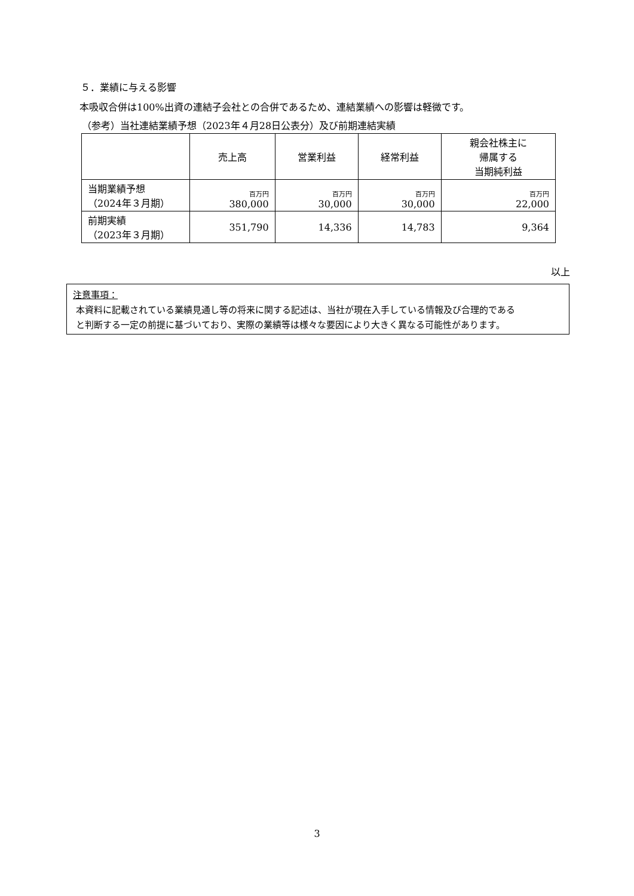５．業績に与える影響
本吸収合併は100%出資の連結子会社との合併であるため、連結業績への影響は軽微です。
（参考）当社連結業績予想（2023年４月28日公表分）及び前期連結実績
| | 売上高 | 営業利益 | 経常利益 | 親会社株主に 帰属する 当期純利益 |
| --- | --- | --- | --- | --- |
| 当期業績予想 （2024年３月期） | 百万円 380,000 | 百万円 30,000 | 百万円 30,000 | 百万円 22,000 |
| 前期実績 （2023年３月期） | 351,790 | 14,336 | 14,783 | 9,364 |
以上
注意事項：
本資料に記載されている業績見通し等の将来に関する記述は、当社が現在入手している情報及び合理的である
と判断する一定の前提に基づいており、実際の業績等は様々な要因により大きく異なる可能性があります。
3